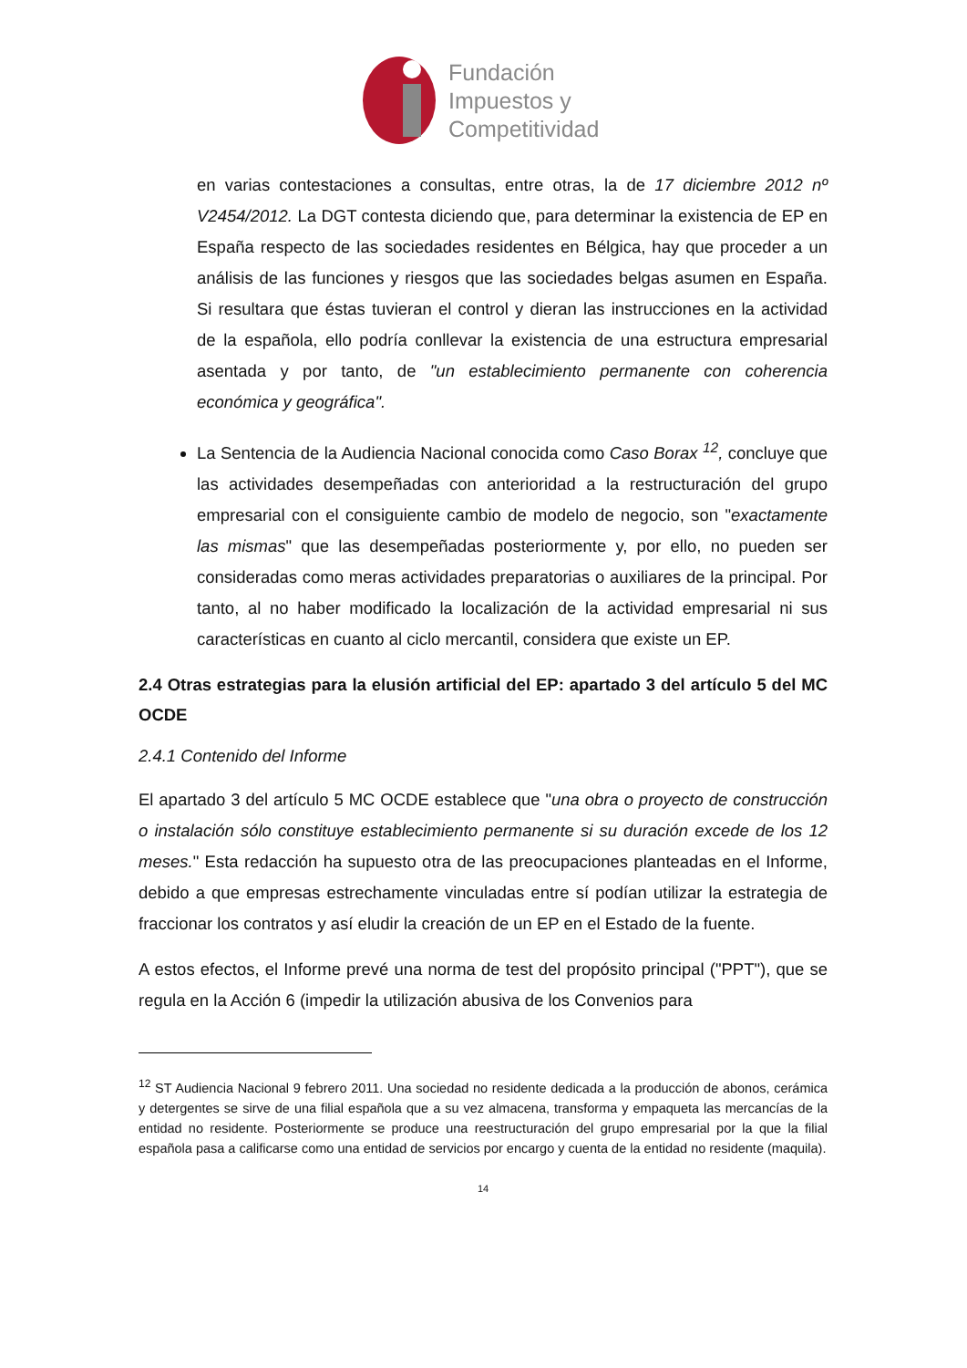Fundación
Impuestos y
Competitividad
en varias contestaciones a consultas, entre otras, la de 17 diciembre 2012 nº V2454/2012. La DGT contesta diciendo que, para determinar la existencia de EP en España respecto de las sociedades residentes en Bélgica, hay que proceder a un análisis de las funciones y riesgos que las sociedades belgas asumen en España. Si resultara que éstas tuvieran el control y dieran las instrucciones en la actividad de la española, ello podría conllevar la existencia de una estructura empresarial asentada y por tanto, de "un establecimiento permanente con coherencia económica y geográfica".
La Sentencia de la Audiencia Nacional conocida como Caso Borax <sup>12</sup>, concluye que las actividades desempeñadas con anterioridad a la restructuración del grupo empresarial con el consiguiente cambio de modelo de negocio, son "exactamente las mismas" que las desempeñadas posteriormente y, por ello, no pueden ser consideradas como meras actividades preparatorias o auxiliares de la principal. Por tanto, al no haber modificado la localización de la actividad empresarial ni sus características en cuanto al ciclo mercantil, considera que existe un EP.
2.4 Otras estrategias para la elusión artificial del EP: apartado 3 del artículo 5 del MC OCDE
2.4.1 Contenido del Informe
El apartado 3 del artículo 5 MC OCDE establece que "una obra o proyecto de construcción o instalación sólo constituye establecimiento permanente si su duración excede de los 12 meses." Esta redacción ha supuesto otra de las preocupaciones planteadas en el Informe, debido a que empresas estrechamente vinculadas entre sí podían utilizar la estrategia de fraccionar los contratos y así eludir la creación de un EP en el Estado de la fuente.
A estos efectos, el Informe prevé una norma de test del propósito principal ("PPT"), que se regula en la Acción 6 (impedir la utilización abusiva de los Convenios para
<sup>12</sup> ST Audiencia Nacional 9 febrero 2011. Una sociedad no residente dedicada a la producción de abonos, cerámica y detergentes se sirve de una filial española que a su vez almacena, transforma y empaqueta las mercancías de la entidad no residente. Posteriormente se produce una reestructuración del grupo empresarial por la que la filial española pasa a calificarse como una entidad de servicios por encargo y cuenta de la entidad no residente (maquila).
14